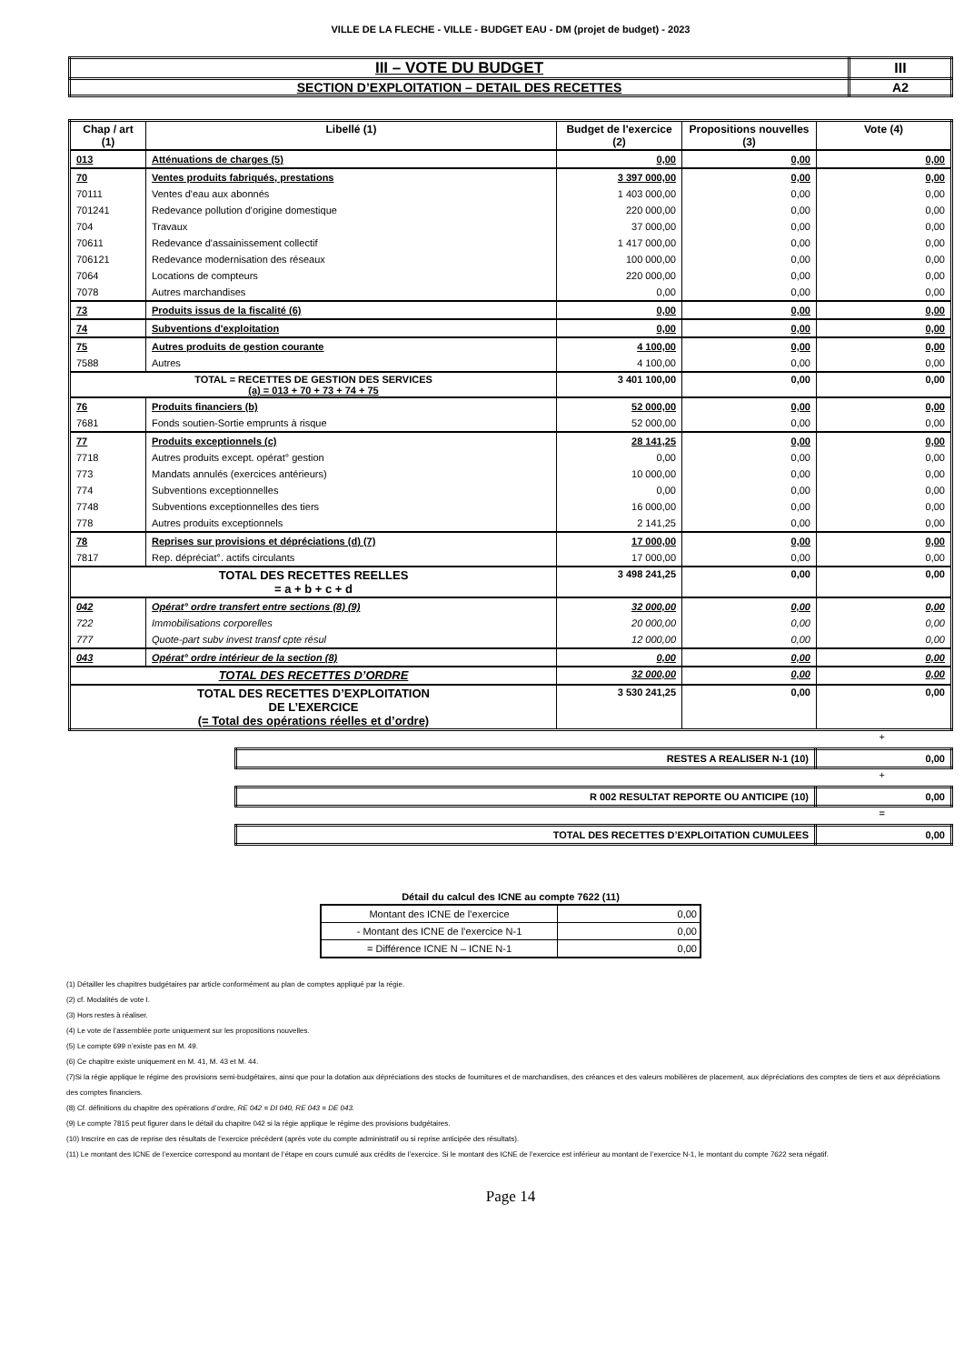VILLE DE LA FLECHE - VILLE - BUDGET EAU - DM (projet de budget) - 2023
| III – VOTE DU BUDGET | III |
| SECTION D’EXPLOITATION – DETAIL DES RECETTES | A2 |
| Chap / art (1) | Libellé (1) | Budget de l'exercice (2) | Propositions nouvelles (3) | Vote (4) |
| --- | --- | --- | --- | --- |
| 013 | Atténuations de charges (5) | 0,00 | 0,00 | 0,00 |
| 70 | Ventes produits fabriqués, prestations | 3 397 000,00 | 0,00 | 0,00 |
| 70111 | Ventes d'eau aux abonnés | 1 403 000,00 | 0,00 | 0,00 |
| 701241 | Redevance pollution d'origine domestique | 220 000,00 | 0,00 | 0,00 |
| 704 | Travaux | 37 000,00 | 0,00 | 0,00 |
| 70611 | Redevance d'assainissement collectif | 1 417 000,00 | 0,00 | 0,00 |
| 706121 | Redevance modernisation des réseaux | 100 000,00 | 0,00 | 0,00 |
| 7064 | Locations de compteurs | 220 000,00 | 0,00 | 0,00 |
| 7078 | Autres marchandises | 0,00 | 0,00 | 0,00 |
| 73 | Produits issus de la fiscalité (6) | 0,00 | 0,00 | 0,00 |
| 74 | Subventions d'exploitation | 0,00 | 0,00 | 0,00 |
| 75 | Autres produits de gestion courante | 4 100,00 | 0,00 | 0,00 |
| 7588 | Autres | 4 100,00 | 0,00 | 0,00 |
| TOTAL = RECETTES DE GESTION DES SERVICES (a) = 013 + 70 + 73 + 74 + 75 | | 3 401 100,00 | 0,00 | 0,00 |
| 76 | Produits financiers (b) | 52 000,00 | 0,00 | 0,00 |
| 7681 | Fonds soutien-Sortie emprunts à risque | 52 000,00 | 0,00 | 0,00 |
| 77 | Produits exceptionnels (c) | 28 141,25 | 0,00 | 0,00 |
| 7718 | Autres produits except. opérat° gestion | 0,00 | 0,00 | 0,00 |
| 773 | Mandats annulés (exercices antérieurs) | 10 000,00 | 0,00 | 0,00 |
| 774 | Subventions exceptionnelles | 0,00 | 0,00 | 0,00 |
| 7748 | Subventions exceptionnelles des tiers | 16 000,00 | 0,00 | 0,00 |
| 778 | Autres produits exceptionnels | 2 141,25 | 0,00 | 0,00 |
| 78 | Reprises sur provisions et dépréciations (d) (7) | 17 000,00 | 0,00 | 0,00 |
| 7817 | Rep. dépréciat°. actifs circulants | 17 000,00 | 0,00 | 0,00 |
| TOTAL DES RECETTES REELLES = a + b + c + d | | 3 498 241,25 | 0,00 | 0,00 |
| 042 | Opérat° ordre transfert entre sections (8) (9) | 32 000,00 | 0,00 | 0,00 |
| 722 | Immobilisations corporelles | 20 000,00 | 0,00 | 0,00 |
| 777 | Quote-part subv invest transf cpte résul | 12 000,00 | 0,00 | 0,00 |
| 043 | Opérat° ordre intérieur de la section (8) | 0,00 | 0,00 | 0,00 |
| TOTAL DES RECETTES D’ORDRE | | 32 000,00 | 0,00 | 0,00 |
| TOTAL DES RECETTES D’EXPLOITATION DE L’EXERCICE (= Total des opérations réelles et d’ordre) | | 3 530 241,25 | 0,00 | 0,00 |
+
| RESTES A REALISER N-1 (10) | 0,00 |
+
| R 002 RESULTAT REPORTE OU ANTICIPE (10) | 0,00 |
=
| TOTAL DES RECETTES D’EXPLOITATION CUMULEES | 0,00 |
Détail du calcul des ICNE au compte 7622 (11)
| Montant des ICNE de l’exercice | 0,00 |
| - Montant des ICNE de l’exercice N-1 | 0,00 |
| = Différence ICNE N – ICNE N-1 | 0,00 |
(1) Détailler les chapitres budgétaires par article conformément au plan de comptes appliqué par la régie.
(2) cf. Modalités de vote I.
(3) Hors restes à réaliser.
(4) Le vote de l’assemblée porte uniquement sur les propositions nouvelles.
(5) Le compte 699 n’existe pas en M. 49.
(6) Ce chapitre existe uniquement en M. 41, M. 43 et M. 44.
(7)Si la régie applique le régime des provisions semi-budgétaires, ainsi que pour la dotation aux dépréciations des stocks de fournitures et de marchandises, des créances et des valeurs mobilières de placement, aux dépréciations des comptes de tiers et aux dépréciations des comptes financiers.
(8) Cf. définitions du chapitre des opérations d’ordre, RE 042 = DI 040, RE 043 = DE 043.
(9) Le compte 7815 peut figurer dans le détail du chapitre 042 si la régie applique le régime des provisions budgétaires.
(10) Inscrire en cas de reprise des résultats de l’exercice précédent (après vote du compte administratif ou si reprise anticipée des résultats).
(11) Le montant des ICNE de l’exercice correspond au montant de l’étape en cours cumulé aux crédits de l’exercice. Si le montant des ICNE de l’exercice est inférieur au montant de l’exercice N-1, le montant du compte 7622 sera négatif.
Page 14